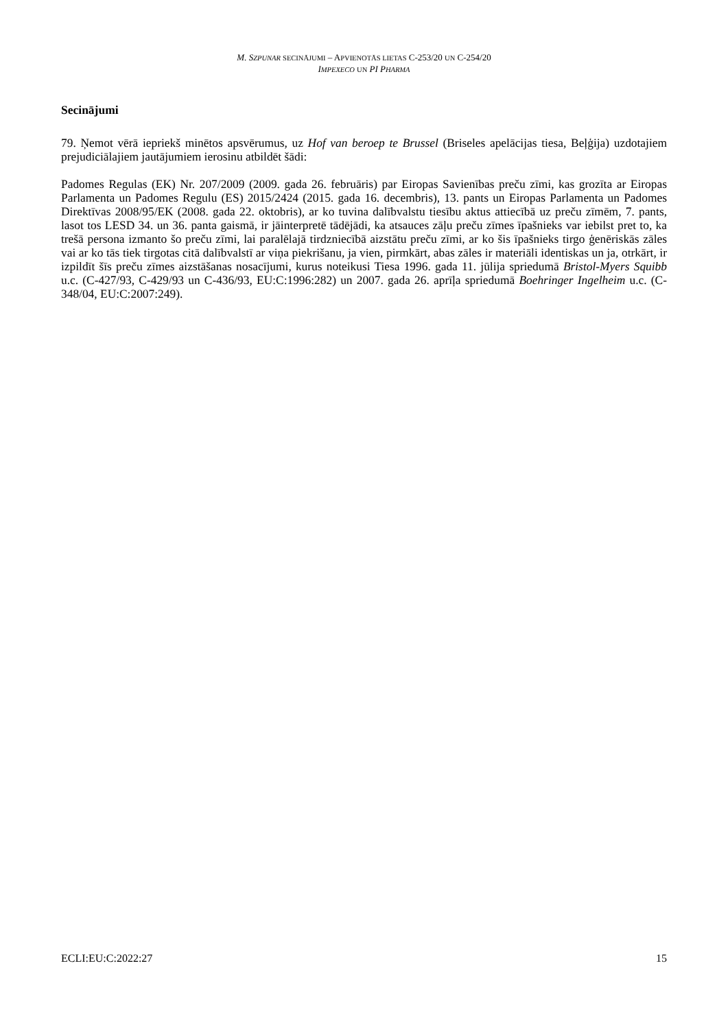M. SZPUNAR SECINĀJUMI – APVIENOTĀS LIETAS C-253/20 UN C-254/20
IMPEXECO UN PI PHARMA
Secinājumi
79. Ņemot vērā iepriekš minētos apsvērumus, uz Hof van beroep te Brussel (Briseles apelācijas tiesa, Beļģija) uzdotajiem prejudiciālajiem jautājumiem ierosinu atbildēt šādi:
Padomes Regulas (EK) Nr. 207/2009 (2009. gada 26. februāris) par Eiropas Savienības preču zīmi, kas grozīta ar Eiropas Parlamenta un Padomes Regulu (ES) 2015/2424 (2015. gada 16. decembris), 13. pants un Eiropas Parlamenta un Padomes Direktīvas 2008/95/EK (2008. gada 22. oktobris), ar ko tuvina dalībvalstu tiesību aktus attiecībā uz preču zīmēm, 7. pants, lasot tos LESD 34. un 36. panta gaismā, ir jāinterpretē tādējādi, ka atsauces zāļu preču zīmes īpašnieks var iebilst pret to, ka trešā persona izmanto šo preču zīmi, lai paralēlajā tirdzniecībā aizstātu preču zīmi, ar ko šis īpašnieks tirgo ģenēriskās zāles vai ar ko tās tiek tirgotas citā dalībvalstī ar viņa piekrišanu, ja vien, pirmkārt, abas zāles ir materiāli identiskas un ja, otrkārt, ir izpildīt šīs preču zīmes aizstāšanas nosacījumi, kurus noteikusi Tiesa 1996. gada 11. jūlija spriedumā Bristol-Myers Squibb u.c. (C-427/93, C-429/93 un C-436/93, EU:C:1996:282) un 2007. gada 26. aprīļa spriedumā Boehringer Ingelheim u.c. (C-348/04, EU:C:2007:249).
ECLI:EU:C:2022:27 15